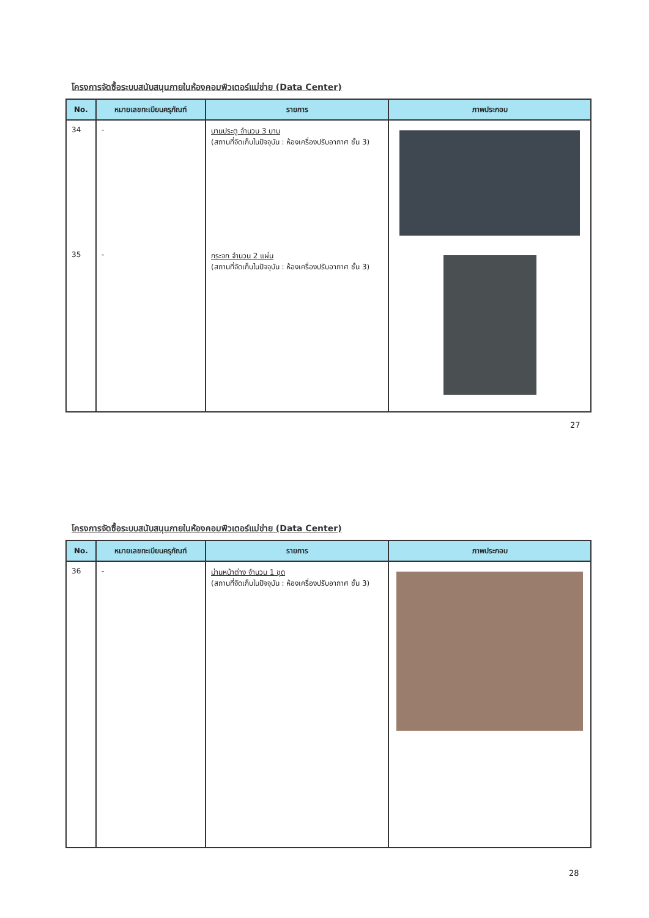โครงการจัดซื้อระบบสนับสนุนภายในห้องคอมพิวเตอร์แม่ข่าย (Data Center)
| No. | หมายเลขทะเบียนครุภัณฑ์ | รายการ | ภาพประกอบ |
| --- | --- | --- | --- |
| 34 | - | บานประตู จำนวน 3 บาน (สถานที่จัดเก็บในปัจจุบัน : ห้องเครื่องปรับอากาศ ชั้น 3) | |
| 35 | - | กระจก จำนวน 2 แผ่น (สถานที่จัดเก็บในปัจจุบัน : ห้องเครื่องปรับอากาศ ชั้น 3) | |
27
โครงการจัดซื้อระบบสนับสนุนภายในห้องคอมพิวเตอร์แม่ข่าย (Data Center)
| No. | หมายเลขทะเบียนครุภัณฑ์ | รายการ | ภาพประกอบ |
| --- | --- | --- | --- |
| 36 | - | ม่านหน้าต่าง จำนวน 1 ชุด (สถานที่จัดเก็บในปัจจุบัน : ห้องเครื่องปรับอากาศ ชั้น 3) | |
28